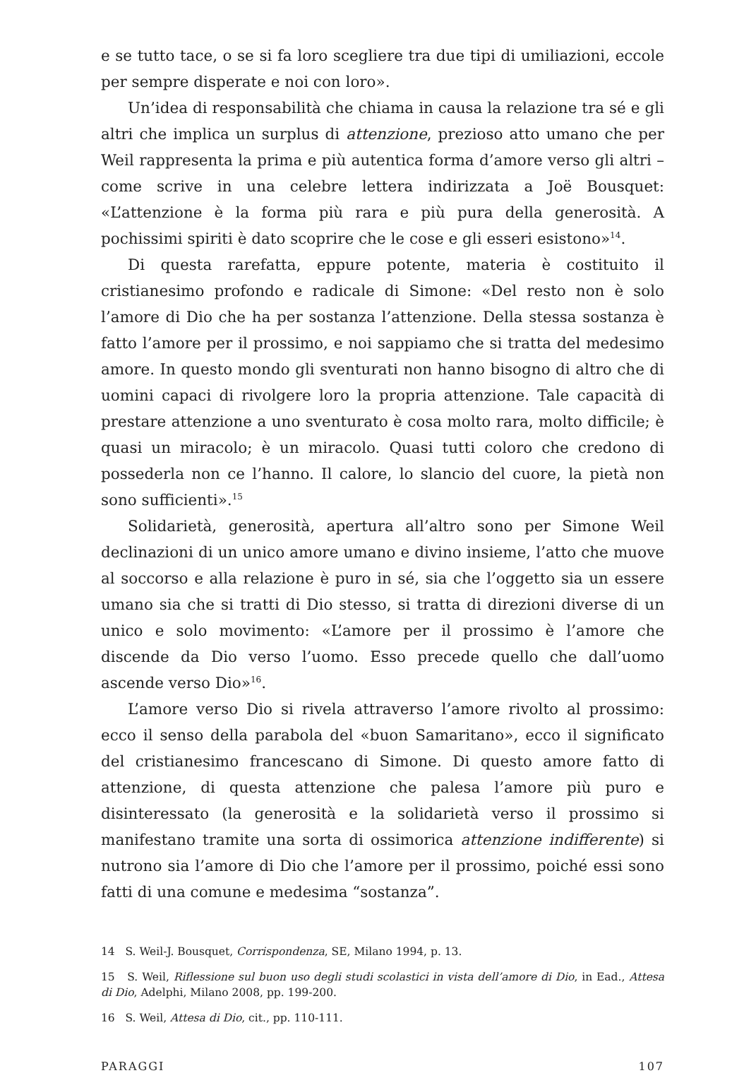e se tutto tace, o se si fa loro scegliere tra due tipi di umiliazioni, eccole per sempre disperate e noi con loro».
Un’idea di responsabilità che chiama in causa la relazione tra sé e gli altri che implica un surplus di attenzione, prezioso atto umano che per Weil rappresenta la prima e più autentica forma d’amore verso gli altri – come scrive in una celebre lettera indirizzata a Joë Bousquet: «L’attenzione è la forma più rara e più pura della generosità. A pochissimi spiriti è dato scoprire che le cose e gli esseri esistono»<sup>14</sup>.
Di questa rarefatta, eppure potente, materia è costituito il cristianesimo profondo e radicale di Simone: «Del resto non è solo l’amore di Dio che ha per sostanza l’attenzione. Della stessa sostanza è fatto l’amore per il prossimo, e noi sappiamo che si tratta del medesimo amore. In questo mondo gli sventurati non hanno bisogno di altro che di uomini capaci di rivolgere loro la propria attenzione. Tale capacità di prestare attenzione a uno sventurato è cosa molto rara, molto difficile; è quasi un miracolo; è un miracolo. Quasi tutti coloro che credono di possederla non ce l’hanno. Il calore, lo slancio del cuore, la pietà non sono sufficienti».<sup>15</sup>
Solidarietà, generosità, apertura all’altro sono per Simone Weil declinazioni di un unico amore umano e divino insieme, l’atto che muove al soccorso e alla relazione è puro in sé, sia che l’oggetto sia un essere umano sia che si tratti di Dio stesso, si tratta di direzioni diverse di un unico e solo movimento: «L’amore per il prossimo è l’amore che discende da Dio verso l’uomo. Esso precede quello che dall’uomo ascende verso Dio»<sup>16</sup>.
L’amore verso Dio si rivela attraverso l’amore rivolto al prossimo: ecco il senso della parabola del «buon Samaritano», ecco il significato del cristianesimo francescano di Simone. Di questo amore fatto di attenzione, di questa attenzione che palesa l’amore più puro e disinteressato (la generosità e la solidarietà verso il prossimo si manifestano tramite una sorta di ossimorica attenzione indifferente) si nutrono sia l’amore di Dio che l’amore per il prossimo, poiché essi sono fatti di una comune e medesima “sostanza”.
14 S. Weil-J. Bousquet, Corrispondenza, SE, Milano 1994, p. 13.
15 S. Weil, Riflessione sul buon uso degli studi scolastici in vista dell’amore di Dio, in Ead., Attesa di Dio, Adelphi, Milano 2008, pp. 199-200.
16 S. Weil, Attesa di Dio, cit., pp. 110-111.
PARAGGI 107